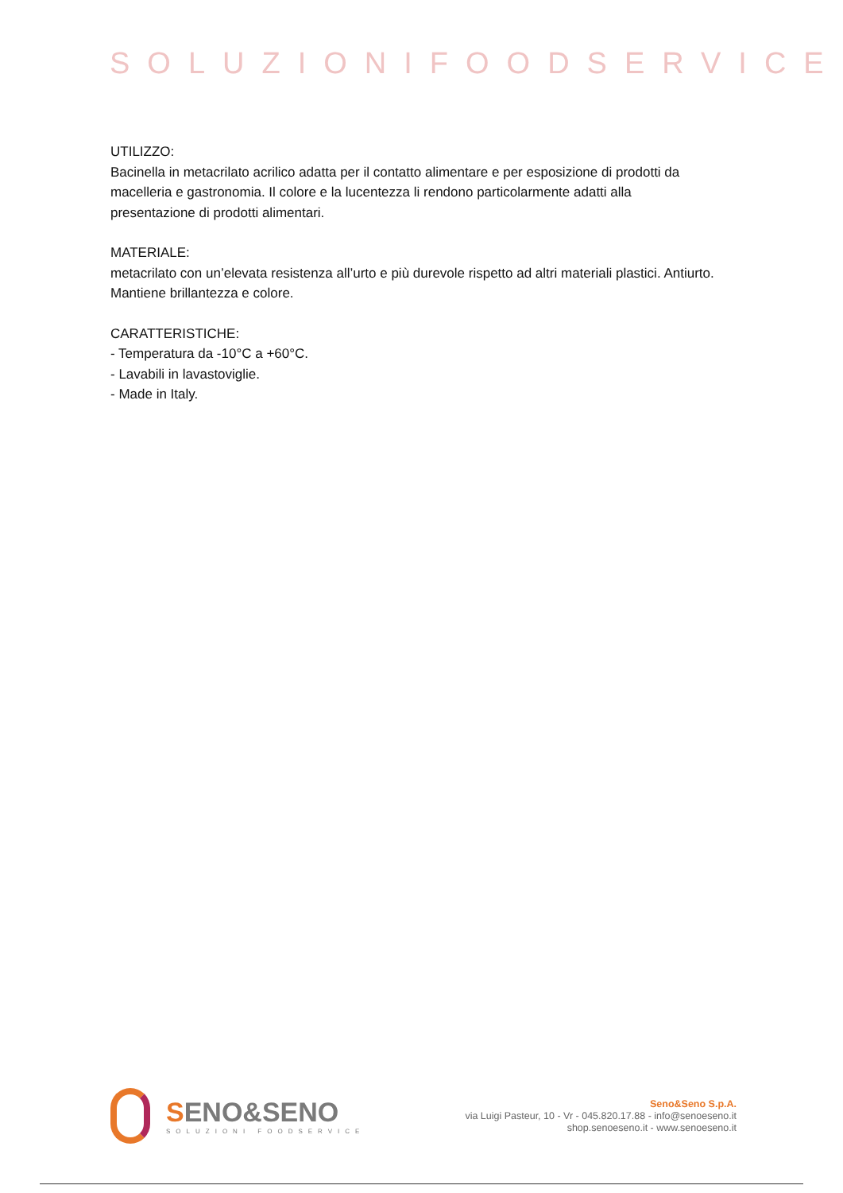SOLUZIONIFOODSERVICE
UTILIZZO:
Bacinella in metacrilato acrilico adatta per il contatto alimentare e per esposizione di prodotti da macelleria e gastronomia. Il colore e la lucentezza li rendono particolarmente adatti alla presentazione di prodotti alimentari.
MATERIALE:
metacrilato con un’elevata resistenza all’urto e più durevole rispetto ad altri materiali plastici. Antiurto. Mantiene brillantezza e colore.
CARATTERISTICHE:
- Temperatura da -10°C a +60°C.
- Lavabili in lavastoviglie.
- Made in Italy.
SENO&SENO
SOLUZIONI FOODSERVICE
Seno&Seno S.p.A.
via Luigi Pasteur, 10 - Vr - 045.820.17.88 - info@senoeseno.it
shop.senoeseno.it - www.senoeseno.it